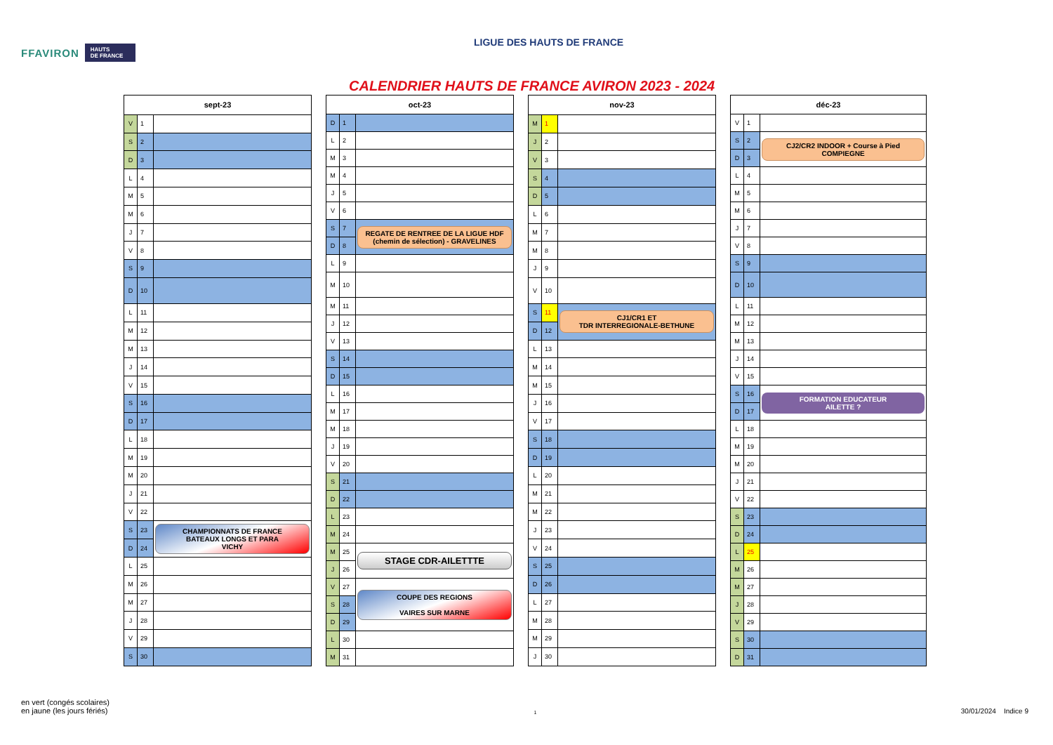FFAVIRON HAUTS
DE FRANCE
LIGUE DES HAUTS DE FRANCE
CALENDRIER HAUTS DE FRANCE AVIRON 2023 - 2024
| sept-23 | | |
| --- | --- | --- |
| V | 1 | |
| S | 2 | |
| D | 3 | |
| L | 4 | |
| M | 5 | |
| M | 6 | |
| J | 7 | |
| V | 8 | |
| S | 9 | |
| D | 10 | |
| L | 11 | |
| M | 12 | |
| M | 13 | |
| J | 14 | |
| V | 15 | |
| S | 16 | |
| D | 17 | |
| L | 18 | |
| M | 19 | |
| M | 20 | |
| J | 21 | |
| V | 22 | |
| S | 23 | CHAMPIONNATS DE FRANCE BATEAUX LONGS ET PARA VICHY |
| D | 24 | |
| L | 25 | |
| M | 26 | |
| M | 27 | |
| J | 28 | |
| V | 29 | |
| S | 30 | |
| oct-23 | | |
| --- | --- | --- |
| D | 1 | |
| L | 2 | |
| M | 3 | |
| M | 4 | |
| J | 5 | |
| V | 6 | |
| S | 7 | REGATE DE RENTREE DE LA LIGUE HDF (chemin de sélection) - GRAVELINES |
| D | 8 | |
| L | 9 | |
| M | 10 | |
| M | 11 | |
| J | 12 | |
| V | 13 | |
| S | 14 | |
| D | 15 | |
| L | 16 | |
| M | 17 | |
| M | 18 | |
| J | 19 | |
| V | 20 | |
| S | 21 | |
| D | 22 | |
| L | 23 | |
| M | 24 | |
| M | 25 | STAGE CDR-AILETTTE |
| J | 26 | |
| V | 27 | COUPE DES REGIONS VAIRES SUR MARNE |
| S | 28 | |
| D | 29 | |
| L | 30 | |
| M | 31 | |
| nov-23 | | |
| --- | --- | --- |
| M | 1 | |
| J | 2 | |
| V | 3 | |
| S | 4 | |
| D | 5 | |
| L | 6 | |
| M | 7 | |
| M | 8 | |
| J | 9 | |
| V | 10 | |
| S | 11 | CJ1/CR1 ET TDR INTERREGIONALE-BETHUNE |
| D | 12 | |
| L | 13 | |
| M | 14 | |
| M | 15 | |
| J | 16 | |
| V | 17 | |
| S | 18 | |
| D | 19 | |
| L | 20 | |
| M | 21 | |
| M | 22 | |
| J | 23 | |
| V | 24 | |
| S | 25 | |
| D | 26 | |
| L | 27 | |
| M | 28 | |
| M | 29 | |
| J | 30 | |
| déc-23 | | |
| --- | --- | --- |
| V | 1 | |
| S | 2 | CJ2/CR2 INDOOR + Course à Pied COMPIEGNE |
| D | 3 | |
| L | 4 | |
| M | 5 | |
| M | 6 | |
| J | 7 | |
| V | 8 | |
| S | 9 | |
| D | 10 | |
| L | 11 | |
| M | 12 | |
| M | 13 | |
| J | 14 | |
| V | 15 | |
| S | 16 | FORMATION EDUCATEUR AILETTE ? |
| D | 17 | |
| L | 18 | |
| M | 19 | |
| M | 20 | |
| J | 21 | |
| V | 22 | |
| S | 23 | |
| D | 24 | |
| L | 25 | |
| M | 26 | |
| M | 27 | |
| J | 28 | |
| V | 29 | |
| S | 30 | |
| D | 31 | |
en vert (congés scolaires)
en jaune (les jours fériés)
1
30/01/2024 Indice 9